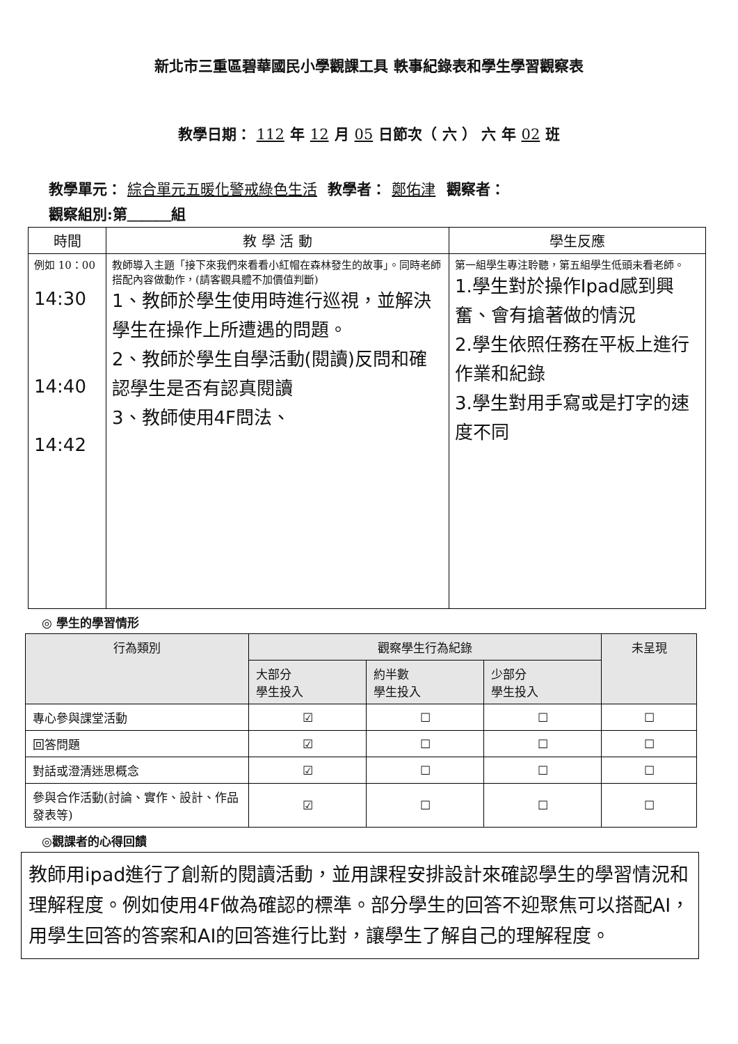新北市三重區碧華國民小學觀課工具 軼事紀錄表和學生學習觀察表
教學日期： 112 年 12 月 05 日節次（ 六 ） 六 年 02 班
教學單元： 綜合單元五暖化警戒綠色生活 教學者： 鄭佑津 觀察者：
觀察組別:第＿＿＿組
| 時間 | 教 學 活 動 | 學生反應 |
| --- | --- | --- |
| 例如 10：00 14:30 14:40 14:42 | 教師導入主題「接下來我們來看看小紅帽在森林發生的故事」。同時老師搭配內容做動作，(請客觀具體不加價值判斷) 1、教師於學生使用時進行巡視，並解決學生在操作上所遭遇的問題。 2、教師於學生自學活動(閱讀)反問和確認學生是否有認真閱讀 3、教師使用4F問法、 | 第一組學生專注聆聽，第五組學生低頭未看老師。 1.學生對於操作Ipad感到興奮、會有搶著做的情況 2.學生依照任務在平板上進行作業和紀錄 3.學生對用手寫或是打字的速度不同 |
◎ 學生的學習情形
| 行為類別 | 觀察學生行為紀錄 | | | 未呈現 |
| --- | --- | --- | --- | --- |
| | 大部分 學生投入 | 約半數 學生投入 | 少部分 學生投入 | |
| 專心參與課堂活動 | ☑ | ☐ | ☐ | ☐ |
| 回答問題 | ☑ | ☐ | ☐ | ☐ |
| 對話或澄清迷思概念 | ☑ | ☐ | ☐ | ☐ |
| 參與合作活動(討論、實作、設計、作品發表等) | ☑ | ☐ | ☐ | ☐ |
◎觀課者的心得回饋
教師用ipad進行了創新的閱讀活動，並用課程安排設計來確認學生的學習情況和理解程度。例如使用4F做為確認的標準。部分學生的回答不迎聚焦可以搭配AI，用學生回答的答案和AI的回答進行比對，讓學生了解自己的理解程度。